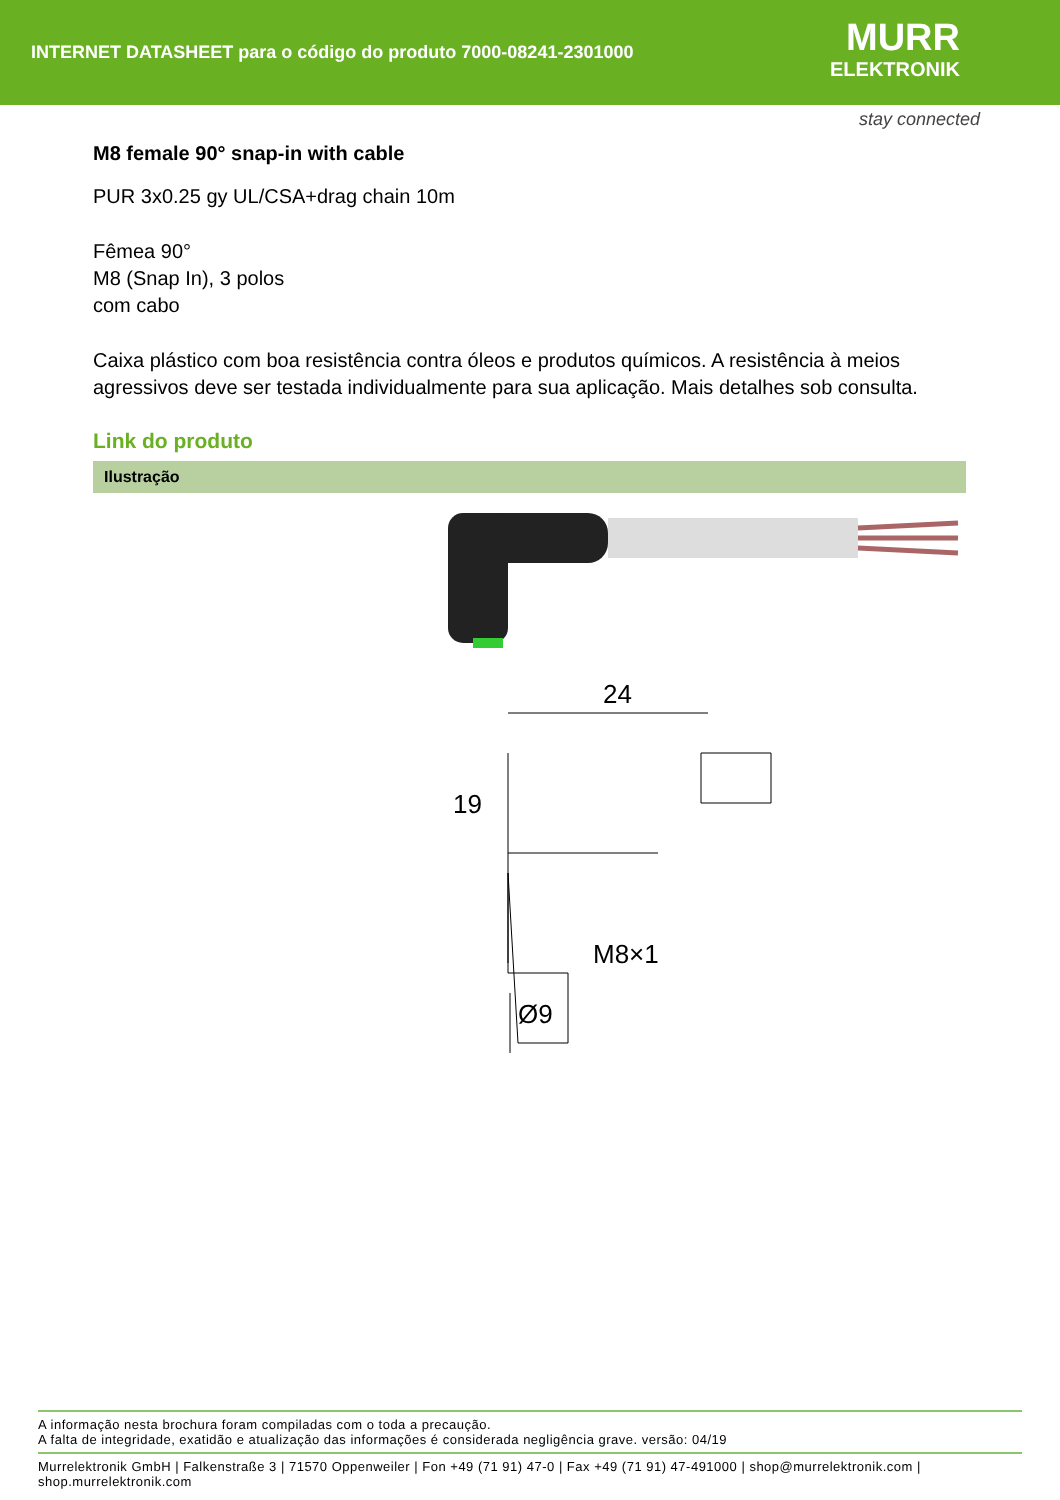INTERNET DATASHEET para o código do produto 7000-08241-2301000
MURR
ELEKTRONIK
stay connected
M8 female 90° snap-in with cable
PUR 3x0.25 gy UL/CSA+drag chain 10m
Fêmea 90°
M8 (Snap In), 3 polos
com cabo
Caixa plástico com boa resistência contra óleos e produtos químicos. A resistência à meios agressivos deve ser testada individualmente para sua aplicação. Mais detalhes sob consulta.
Link do produto
Ilustração
24
M8×1
Ø9
19
A informação nesta brochura foram compiladas com o toda a precaução.
A falta de integridade, exatidão e atualização das informações é considerada negligência grave. versão: 04/19
Murrelektronik GmbH | Falkenstraße 3 | 71570 Oppenweiler | Fon +49 (71 91) 47-0 | Fax +49 (71 91) 47-491000 | shop@murrelektronik.com | shop.murrelektronik.com